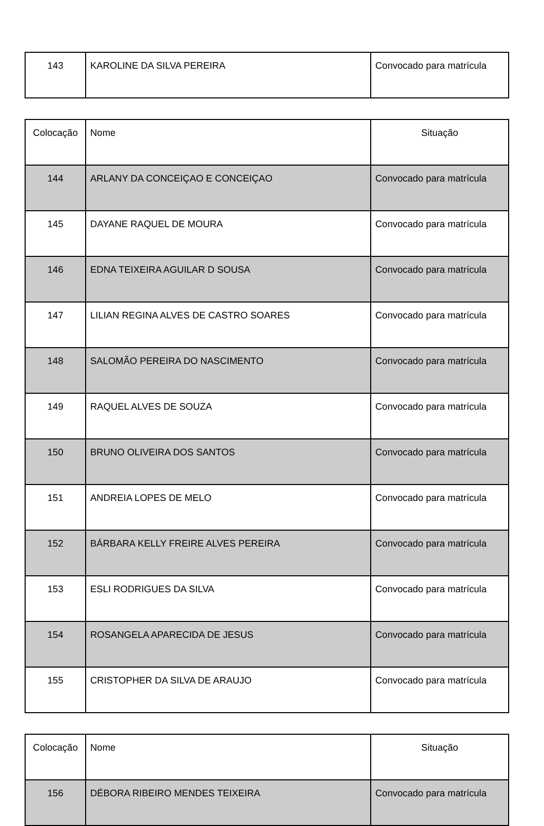| 143 | KAROLINE DA SILVA PEREIRA | Convocado para matrícula |
| Colocação | Nome | Situação |
| --- | --- | --- |
| 144 | ARLANY DA CONCEIÇAO E CONCEIÇAO | Convocado para matrícula |
| 145 | DAYANE RAQUEL DE MOURA | Convocado para matrícula |
| 146 | EDNA TEIXEIRA AGUILAR D SOUSA | Convocado para matrícula |
| 147 | LILIAN REGINA ALVES DE CASTRO SOARES | Convocado para matrícula |
| 148 | SALOMÃO PEREIRA DO NASCIMENTO | Convocado para matrícula |
| 149 | RAQUEL ALVES DE SOUZA | Convocado para matrícula |
| 150 | BRUNO OLIVEIRA DOS SANTOS | Convocado para matrícula |
| 151 | ANDREIA LOPES DE MELO | Convocado para matrícula |
| 152 | BÁRBARA KELLY FREIRE ALVES PEREIRA | Convocado para matrícula |
| 153 | ESLI RODRIGUES DA SILVA | Convocado para matrícula |
| 154 | ROSANGELA APARECIDA DE JESUS | Convocado para matrícula |
| 155 | CRISTOPHER DA SILVA DE ARAUJO | Convocado para matrícula |
| Colocação | Nome | Situação |
| --- | --- | --- |
| 156 | DÉBORA RIBEIRO MENDES TEIXEIRA | Convocado para matrícula |